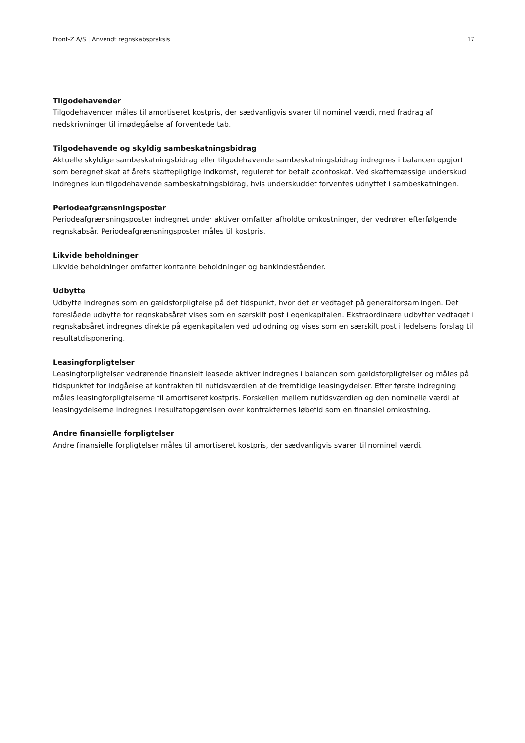Front-Z A/S | Anvendt regnskabspraksis 17
Tilgodehavender
Tilgodehavender måles til amortiseret kostpris, der sædvanligvis svarer til nominel værdi, med fradrag af nedskrivninger til imødegåelse af forventede tab.
Tilgodehavende og skyldig sambeskatningsbidrag
Aktuelle skyldige sambeskatningsbidrag eller tilgodehavende sambeskatningsbidrag indregnes i balancen opgjort som beregnet skat af årets skattepligtige indkomst, reguleret for betalt acontoskat. Ved skattemæssige underskud indregnes kun tilgodehavende sambeskatningsbidrag, hvis underskuddet forventes udnyttet i sambeskatningen.
Periodeafgrænsningsposter
Periodeafgrænsningsposter indregnet under aktiver omfatter afholdte omkostninger, der vedrører efterfølgende regnskabsår. Periodeafgrænsningsposter måles til kostpris.
Likvide beholdninger
Likvide beholdninger omfatter kontante beholdninger og bankindeståender.
Udbytte
Udbytte indregnes som en gældsforpligtelse på det tidspunkt, hvor det er vedtaget på generalforsamlingen. Det foreslåede udbytte for regnskabsåret vises som en særskilt post i egenkapitalen. Ekstraordinære udbytter vedtaget i regnskabsåret indregnes direkte på egenkapitalen ved udlodning og vises som en særskilt post i ledelsens forslag til resultatdisponering.
Leasingforpligtelser
Leasingforpligtelser vedrørende finansielt leasede aktiver indregnes i balancen som gældsforpligtelser og måles på tidspunktet for indgåelse af kontrakten til nutidsværdien af de fremtidige leasingydelser. Efter første indregning måles leasingforpligtelserne til amortiseret kostpris. Forskellen mellem nutidsværdien og den nominelle værdi af leasingydelserne indregnes i resultatopgørelsen over kontrakternes løbetid som en finansiel omkostning.
Andre finansielle forpligtelser
Andre finansielle forpligtelser måles til amortiseret kostpris, der sædvanligvis svarer til nominel værdi.